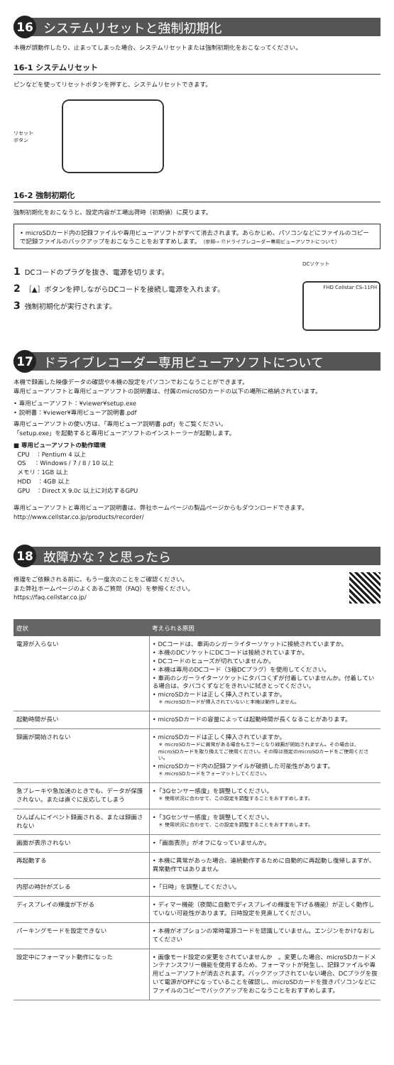16
システムリセットと強制初期化
本機が誤動作したり、止まってしまった場合、システムリセットまたは強制初期化をおこなってください。
16-1 システムリセット
ピンなどを使ってリセットボタンを押すと、システムリセットできます。
リセット
ボタン
16-2 強制初期化
強制初期化をおこなうと、設定内容が工場出荷時（初期値）に戻ります。
• microSDカード内の記録ファイルや専用ビューアソフトがすべて消去されます。あらかじめ、パソコンなどにファイルのコピーで記録ファイルのバックアップをおこなうことをおすすめします。（参照⇨ ⑰ドライブレコーダー専用ビューアソフトについて）
1 DCコードのプラグを抜き、電源を切ります。
2 ［▲］ボタンを押しながらDCコードを接続し電源を入れます。
3 強制初期化が実行されます。
DCソケット
FHD Cellstar CS-11FH
17
ドライブレコーダー専用ビューアソフトについて
本機で録画した映像データの確認や本機の設定をパソコンでおこなうことができます。
専用ビューアソフトと専用ビューアソフトの説明書は、付属のmicroSDカードの以下の場所に格納されています。
• 専用ビューアソフト：¥viewer¥setup.exe
• 説明書：¥viewer¥専用ビューア説明書.pdf
専用ビューアソフトの使い方は、「専用ビューア説明書.pdf」をご覧ください。
「setup.exe」を起動すると専用ビューアソフトのインストーラーが起動します。
■ 専用ビューアソフトの動作環境
CPU　：Pentium 4 以上
OS　 ：Windows / 7 / 8 / 10 以上
メモリ：1GB 以上
HDD　：4GB 以上
GPU　：Direct X 9.0c 以上に対応するGPU
専用ビューアソフトと専用ビューア説明書は、弊社ホームページの製品ページからもダウンロードできます。
http://www.cellstar.co.jp/products/recorder/
18
故障かな？と思ったら
修理をご依頼される前に、もう一度次のことをご確認ください。
また弊社ホームページのよくあるご質問（FAQ）を参照ください。
https://faq.cellstar.co.jp/
| 症状 | 考えられる原因 |
| --- | --- |
| 電源が入らない | • DCコードは、車両のシガーライターソケットに接続されていますか。 • 本機のDCソケットにDCコードは接続されていますか。 • DCコードのヒューズが切れていませんか。 • 本機は専用のDCコード（3極DCプラグ）を使用してください。 • 車両のシガーライターソケットにタバコくずが付着していませんか。付着している場合は、タバコくずなどをきれいに拭きとってください。 • microSDカードは正しく挿入されていますか。 ＊ microSDカードが挿入されていないと本機は動作しません。 |
| 起動時間が長い | • microSDカードの容量によっては起動時間が長くなることがあります。 |
| 録画が開始されない | • microSDカードは正しく挿入されていますか。 ＊ microSDカードに異常がある場合もエラーとなり録画が開始されません。その場合は、microSDカードを取り換えてご使用ください。その際は指定のmicroSDカードをご使用ください。 • microSDカード内の記録ファイルが破損した可能性があります。 ＊ microSDカードをフォーマットしてください。 |
| 急ブレーキや急加速のときでも、データが保護されない。または直ぐに反応してしまう | •「3Gセンサー感度」を調整してください。 ＊ 使用状況に合わせて、この設定を調整することをおすすめします。 |
| ひんぱんにイベント録画される、または録画されない | •「3Gセンサー感度」を調整してください。 ＊ 使用状況に合わせて、この設定を調整することをおすすめします。 |
| 画面が表示されない | •「画面表示」がオフになっていませんか。 |
| 再起動する | • 本機に異常があった場合、連続動作するために自動的に再起動し復帰しますが、異常動作ではありません |
| 内部の時計がズレる | •「日時」を調整してください。 |
| ディスプレイの輝度が下がる | • ディマー機能（夜間に自動でディスプレイの輝度を下げる機能）が正しく動作していない可能性があります。日時設定を見直してください。 |
| パーキングモードを設定できない | • 本機がオプションの常時電源コードを認識していません。エンジンをかけなおしてください |
| 設定中にフォーマット動作になった | • 画像モード設定の変更をされていませんか 。変更した場合、microSDカードメンテナンスフリー機能を使用するため、フォーマットが発生し、記録ファイルや専用ビューアソフトが消去されます。バックアップされていない場合、DCプラグを抜いて電源がOFFになっていることを確認し、microSDカードを抜きパソコンなどにファイルのコピーでバックアップをおこなうことをおすすめします。 |